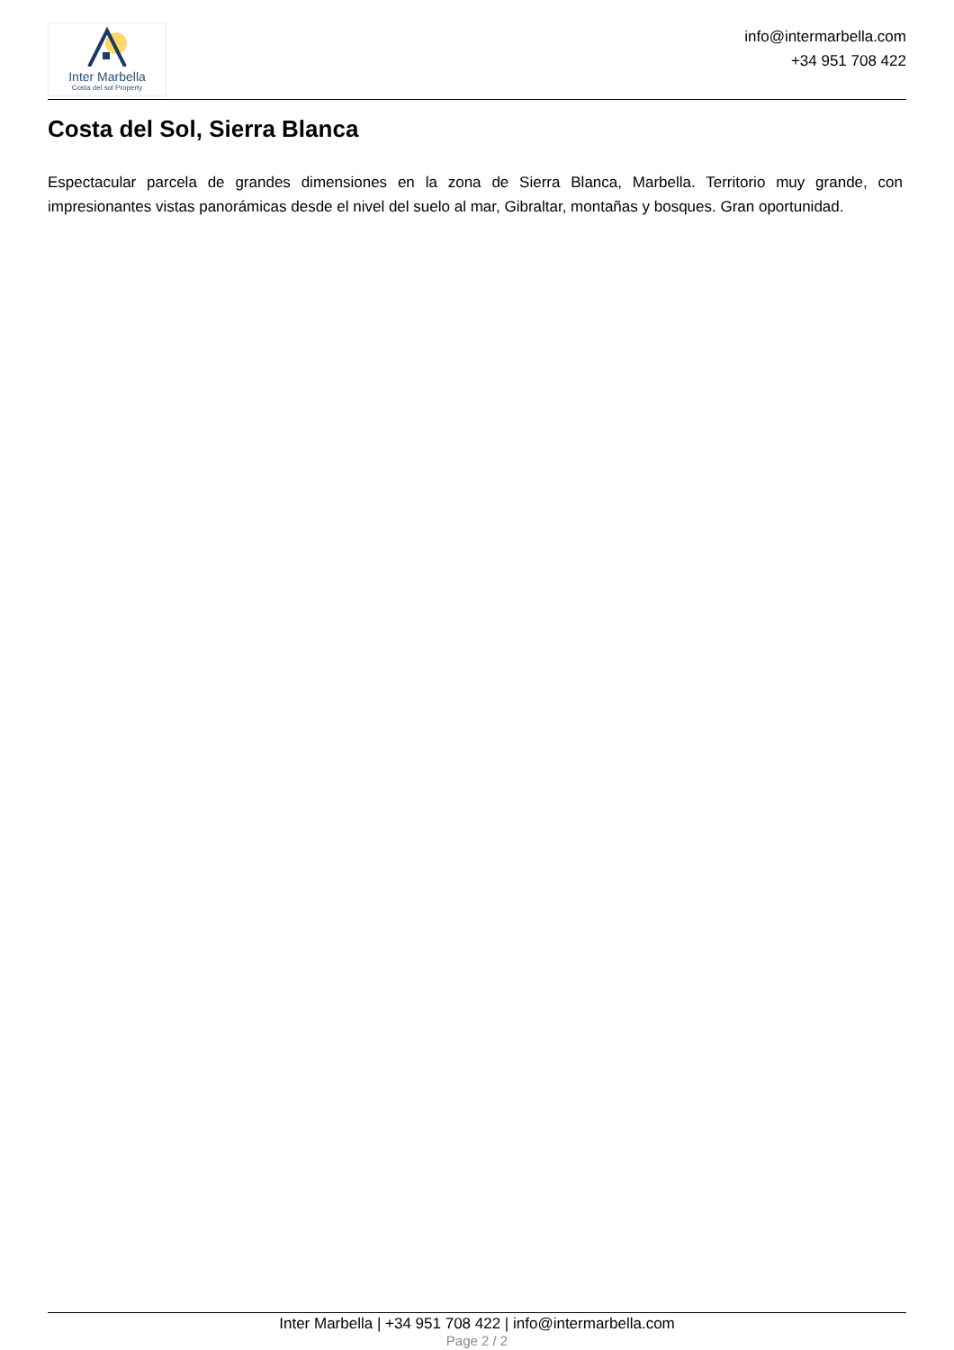Inter Marbella
Costa del sol Property
info@intermarbella.com
+34 951 708 422
Costa del Sol, Sierra Blanca
Espectacular parcela de grandes dimensiones en la zona de Sierra Blanca, Marbella. Territorio muy grande, con impresionantes vistas panorámicas desde el nivel del suelo al mar, Gibraltar, montañas y bosques. Gran oportunidad.
Inter Marbella | +34 951 708 422 | info@intermarbella.com
Page 2 / 2